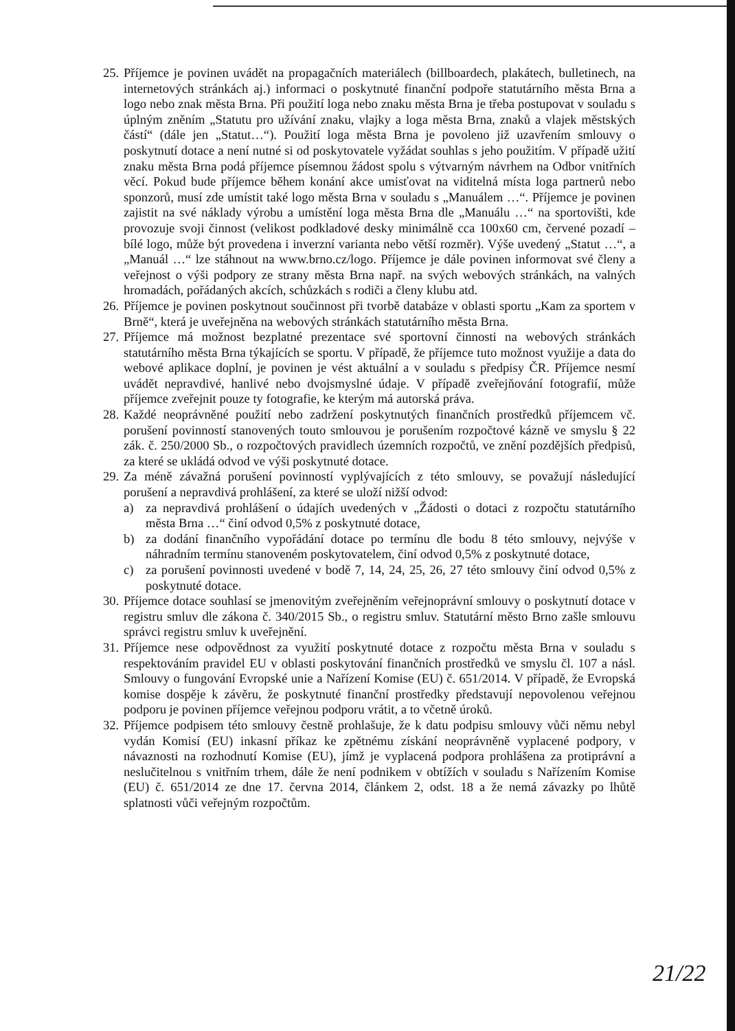25.
Příjemce je povinen uvádět na propagačních materiálech (billboardech, plakátech, bulletinech, na internetových stránkách aj.) informaci o poskytnuté finanční podpoře statutárního města Brna a logo nebo znak města Brna. Při použití loga nebo znaku města Brna je třeba postupovat v souladu s úplným zněním „Statutu pro užívání znaku, vlajky a loga města Brna, znaků a vlajek městských částí“ (dále jen „Statut…“). Použití loga města Brna je povoleno již uzavřením smlouvy o poskytnutí dotace a není nutné si od poskytovatele vyžádat souhlas s jeho použitím. V případě užití znaku města Brna podá příjemce písemnou žádost spolu s výtvarným návrhem na Odbor vnitřních věcí. Pokud bude příjemce během konání akce umisťovat na viditelná místa loga partnerů nebo sponzorů, musí zde umístit také logo města Brna v souladu s „Manuálem …“. Příjemce je povinen zajistit na své náklady výrobu a umístění loga města Brna dle „Manuálu …“ na sportovišti, kde provozuje svoji činnost (velikost podkladové desky minimálně cca 100x60 cm, červené pozadí – bílé logo, může být provedena i inverzní varianta nebo větší rozměr). Výše uvedený „Statut …“, a „Manuál …“ lze stáhnout na www.brno.cz/logo. Příjemce je dále povinen informovat své členy a veřejnost o výši podpory ze strany města Brna např. na svých webových stránkách, na valných hromadách, pořádaných akcích, schůzkách s rodiči a členy klubu atd.
26.
Příjemce je povinen poskytnout součinnost při tvorbě databáze v oblasti sportu „Kam za sportem v Brně“, která je uveřejněna na webových stránkách statutárního města Brna.
27.
Příjemce má možnost bezplatné prezentace své sportovní činnosti na webových stránkách statutárního města Brna týkajících se sportu. V případě, že příjemce tuto možnost využije a data do webové aplikace doplní, je povinen je vést aktuální a v souladu s předpisy ČR. Příjemce nesmí uvádět nepravdivé, hanlivé nebo dvojsmyslné údaje. V případě zveřejňování fotografií, může příjemce zveřejnit pouze ty fotografie, ke kterým má autorská práva.
28.
Každé neoprávněné použití nebo zadržení poskytnutých finančních prostředků příjemcem vč. porušení povinností stanovených touto smlouvou je porušením rozpočtové kázně ve smyslu § 22 zák. č. 250/2000 Sb., o rozpočtových pravidlech územních rozpočtů, ve znění pozdějších předpisů, za které se ukládá odvod ve výši poskytnuté dotace.
29.
Za méně závažná porušení povinností vyplývajících z této smlouvy, se považují následující porušení a nepravdivá prohlášení, za které se uloží nižší odvod:
a) za nepravdivá prohlášení o údajích uvedených v „Žádosti o dotaci z rozpočtu statutárního města Brna …“ činí odvod 0,5% z poskytnuté dotace,
b) za dodání finančního vypořádání dotace po termínu dle bodu 8 této smlouvy, nejvýše v náhradním termínu stanoveném poskytovatelem, činí odvod 0,5% z poskytnuté dotace,
c) za porušení povinnosti uvedené v bodě 7, 14, 24, 25, 26, 27 této smlouvy činí odvod 0,5% z poskytnuté dotace.
30.
Příjemce dotace souhlasí se jmenovitým zveřejněním veřejnoprávní smlouvy o poskytnutí dotace v registru smluv dle zákona č. 340/2015 Sb., o registru smluv. Statutární město Brno zašle smlouvu správci registru smluv k uveřejnění.
31.
Příjemce nese odpovědnost za využití poskytnuté dotace z rozpočtu města Brna v souladu s respektováním pravidel EU v oblasti poskytování finančních prostředků ve smyslu čl. 107 a násl. Smlouvy o fungování Evropské unie a Nařízení Komise (EU) č. 651/2014. V případě, že Evropská komise dospěje k závěru, že poskytnuté finanční prostředky představují nepovolenou veřejnou podporu je povinen příjemce veřejnou podporu vrátit, a to včetně úroků.
32.
Příjemce podpisem této smlouvy čestně prohlašuje, že k datu podpisu smlouvy vůči němu nebyl vydán Komisí (EU) inkasní příkaz ke zpětnému získání neoprávněně vyplacené podpory, v návaznosti na rozhodnutí Komise (EU), jímž je vyplacená podpora prohlášena za protiprávní a neslučitelnou s vnitřním trhem, dále že není podnikem v obtížích v souladu s Nařízením Komise (EU) č. 651/2014 ze dne 17. června 2014, článkem 2, odst. 18 a že nemá závazky po lhůtě splatnosti vůči veřejným rozpočtům.
21/22